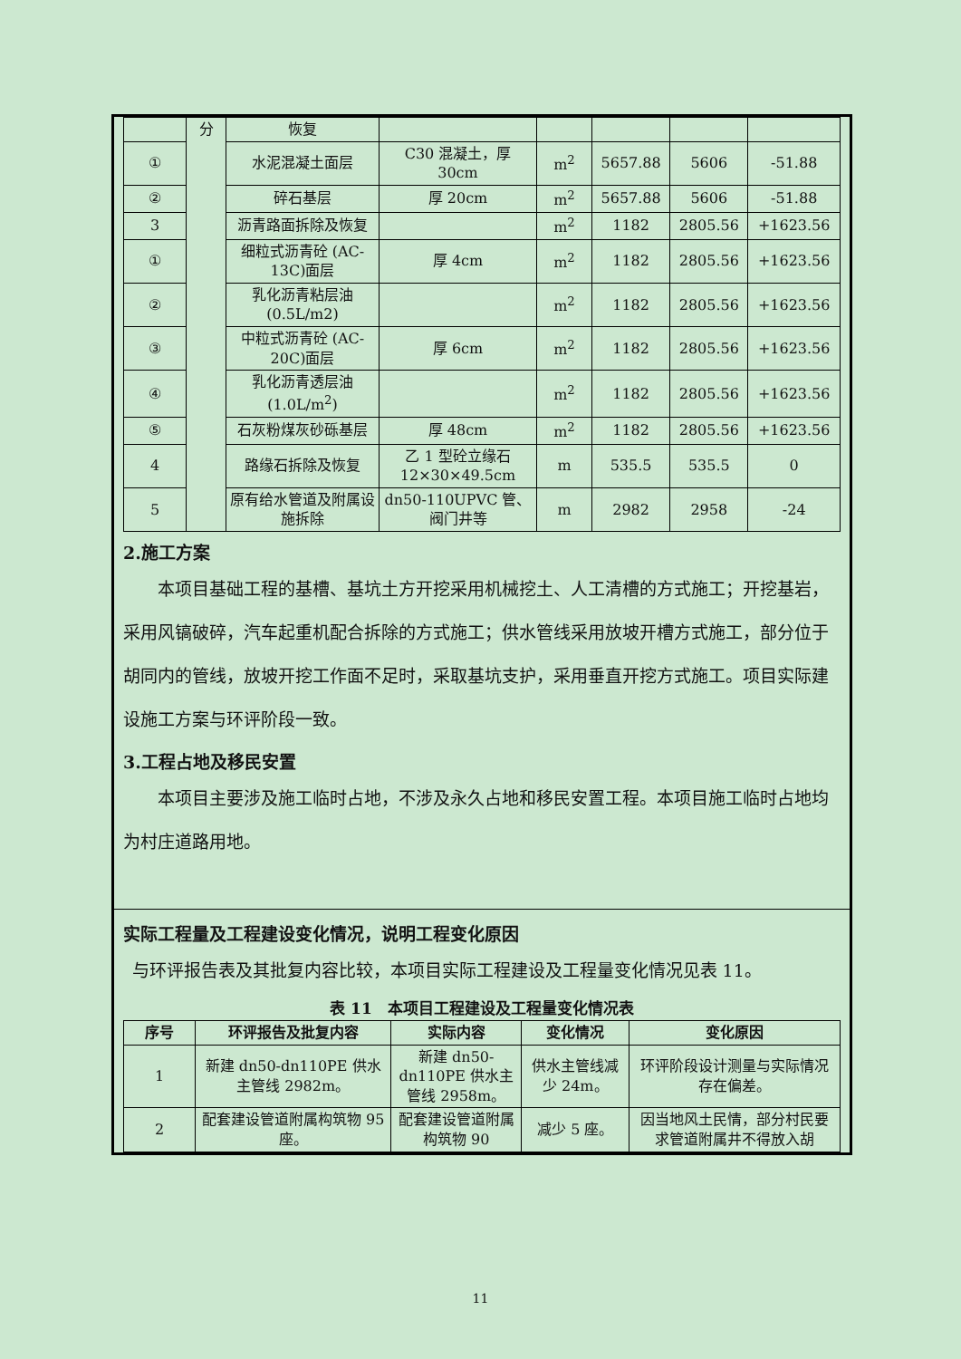| | 分 | 恢复 | | | | | |
| ① | | 水泥混凝土面层 | C30 混凝土，厚 30cm | m<sup>2</sup> | 5657.88 | 5606 | -51.88 |
| ② | | 碎石基层 | 厚 20cm | m<sup>2</sup> | 5657.88 | 5606 | -51.88 |
| 3 | | 沥青路面拆除及恢复 | | m<sup>2</sup> | 1182 | 2805.56 | +1623.56 |
| ① | | 细粒式沥青砼 (AC-13C)面层 | 厚 4cm | m<sup>2</sup> | 1182 | 2805.56 | +1623.56 |
| ② | | 乳化沥青粘层油 (0.5L/m2) | | m<sup>2</sup> | 1182 | 2805.56 | +1623.56 |
| ③ | | 中粒式沥青砼 (AC-20C)面层 | 厚 6cm | m<sup>2</sup> | 1182 | 2805.56 | +1623.56 |
| ④ | | 乳化沥青透层油 (1.0L/m<sup>2</sup>) | | m<sup>2</sup> | 1182 | 2805.56 | +1623.56 |
| ⑤ | | 石灰粉煤灰砂砾基层 | 厚 48cm | m<sup>2</sup> | 1182 | 2805.56 | +1623.56 |
| 4 | | 路缘石拆除及恢复 | 乙 1 型砼立缘石 12×30×49.5cm | m | 535.5 | 535.5 | 0 |
| 5 | | 原有给水管道及附属设施拆除 | dn50-110UPVC 管、阀门井等 | m | 2982 | 2958 | -24 |
2.施工方案
本项目基础工程的基槽、基坑土方开挖采用机械挖土、人工清槽的方式施工；开挖基岩，采用风镐破碎，汽车起重机配合拆除的方式施工；供水管线采用放坡开槽方式施工，部分位于胡同内的管线，放坡开挖工作面不足时，采取基坑支护，采用垂直开挖方式施工。项目实际建设施工方案与环评阶段一致。
3.工程占地及移民安置
本项目主要涉及施工临时占地，不涉及永久占地和移民安置工程。本项目施工临时占地均为村庄道路用地。
实际工程量及工程建设变化情况，说明工程变化原因
与环评报告表及其批复内容比较，本项目实际工程建设及工程量变化情况见表 11。
表 11　本项目工程建设及工程量变化情况表
| 序号 | 环评报告及批复内容 | 实际内容 | 变化情况 | 变化原因 |
| --- | --- | --- | --- | --- |
| 1 | 新建 dn50-dn110PE 供水主管线 2982m。 | 新建 dn50-dn110PE 供水主管线 2958m。 | 供水主管线减少 24m。 | 环评阶段设计测量与实际情况存在偏差。 |
| 2 | 配套建设管道附属构筑物 95 座。 | 配套建设管道附属构筑物 90 | 减少 5 座。 | 因当地风土民情，部分村民要求管道附属井不得放入胡 |
11